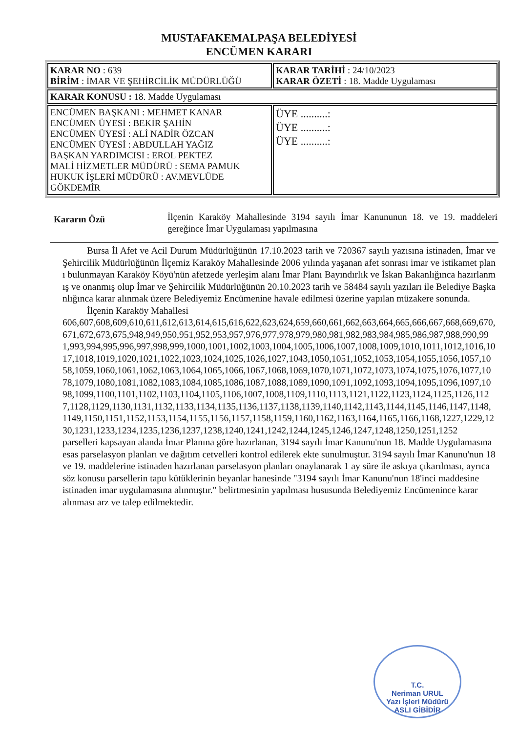MUSTAFAKEMALPAŞA BELEDİYESİ
ENCÜMEN KARARI
| KARAR NO : 639 BİRİM : İMAR VE ŞEHİRCİLİK MÜDÜRLÜĞÜ | KARAR TARİHİ : 24/10/2023 KARAR ÖZETİ : 18. Madde Uygulaması |
| KARAR KONUSU : 18. Madde Uygulaması | |
| ENCÜMEN BAŞKANI : MEHMET KANAR ENCÜMEN ÜYESİ : BEKİR ŞAHİN ENCÜMEN ÜYESİ : ALİ NADİR ÖZCAN ENCÜMEN ÜYESİ : ABDULLAH YAĞIZ BAŞKAN YARDIMCISI : EROL PEKTEZ MALİ HİZMETLER MÜDÜRÜ : SEMA PAMUK HUKUK İŞLERİ MÜDÜRÜ : AV.MEVLÜDE GÖKDEMİR | ÜYE ..........: ÜYE ..........: ÜYE ..........: |
Kararın Özü
İlçenin Karaköy Mahallesinde 3194 sayılı İmar Kanununun 18. ve 19. maddeleri gereğince İmar Uygulaması yapılmasına
Bursa İl Afet ve Acil Durum Müdürlüğünün 17.10.2023 tarih ve 720367 sayılı yazısına istinaden, İmar ve Şehircilik Müdürlüğünün İlçemiz Karaköy Mahallesinde 2006 yılında yaşanan afet sonrası imar ve istikamet planı bulunmayan Karaköy Köyü'nün afetzede yerleşim alanı İmar Planı Bayındırlık ve İskan Bakanlığınca hazırlanmış ve onanmış olup İmar ve Şehircilik Müdürlüğünün 20.10.2023 tarih ve 58484 sayılı yazıları ile Belediye Başkanlığınca karar alınmak üzere Belediyemiz Encümenine havale edilmesi üzerine yapılan müzakere sonunda.
İlçenin Karaköy Mahallesi
606,607,608,609,610,611,612,613,614,615,616,622,623,624,659,660,661,662,663,664,665,666,667,668,669,670,671,672,673,675,948,949,950,951,952,953,957,976,977,978,979,980,981,982,983,984,985,986,987,988,990,991,993,994,995,996,997,998,999,1000,1001,1002,1003,1004,1005,1006,1007,1008,1009,1010,1011,1012,1016,1017,1018,1019,1020,1021,1022,1023,1024,1025,1026,1027,1043,1050,1051,1052,1053,1054,1055,1056,1057,1058,1059,1060,1061,1062,1063,1064,1065,1066,1067,1068,1069,1070,1071,1072,1073,1074,1075,1076,1077,1078,1079,1080,1081,1082,1083,1084,1085,1086,1087,1088,1089,1090,1091,1092,1093,1094,1095,1096,1097,1098,1099,1100,1101,1102,1103,1104,1105,1106,1007,1008,1109,1110,1113,1121,1122,1123,1124,1125,1126,1127,1128,1129,1130,1131,1132,1133,1134,1135,1136,1137,1138,1139,1140,1142,1143,1144,1145,1146,1147,1148,1149,1150,1151,1152,1153,1154,1155,1156,1157,1158,1159,1160,1162,1163,1164,1165,1166,1168,1227,1229,1230,1231,1233,1234,1235,1236,1237,1238,1240,1241,1242,1244,1245,1246,1247,1248,1250,1251,1252
parselleri kapsayan alanda İmar Planına göre hazırlanan, 3194 sayılı İmar Kanunu'nun 18. Madde Uygulamasına esas parselasyon planları ve dağıtım cetvelleri kontrol edilerek ekte sunulmuştur. 3194 sayılı İmar Kanunu'nun 18 ve 19. maddelerine istinaden hazırlanan parselasyon planları onaylanarak 1 ay süre ile askıya çıkarılması, ayrıca söz konusu parsellerin tapu kütüklerinin beyanlar hanesinde "3194 sayılı İmar Kanunu'nun 18'inci maddesine istinaden imar uygulamasına alınmıştır." belirtmesinin yapılması hususunda Belediyemiz Encümenince karar alınması arz ve talep edilmektedir.
T.C.
Neriman URUL
Yazı İşleri Müdürü
ASLI GİBİDİR